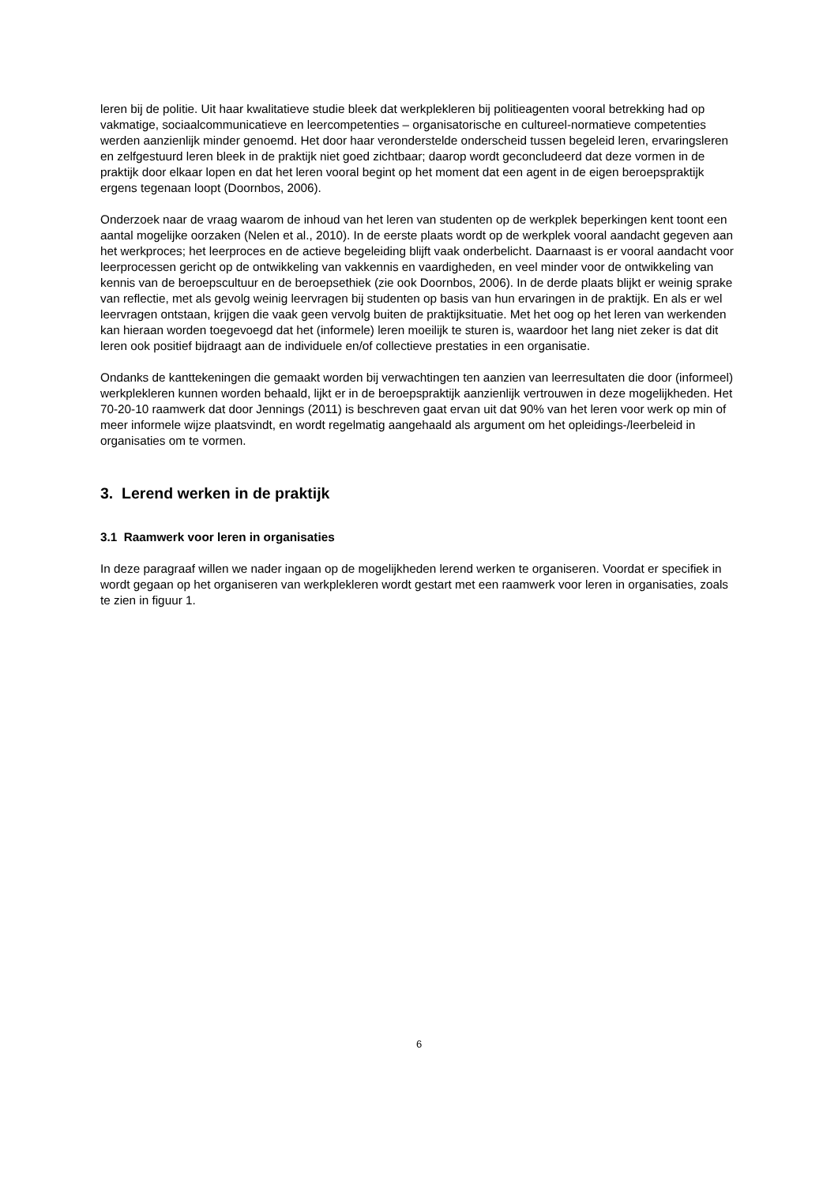leren bij de politie. Uit haar kwalitatieve studie bleek dat werkplekleren bij politieagenten vooral betrekking had op vakmatige, sociaalcommunicatieve en leercompetenties – organisatorische en cultureel-normatieve competenties werden aanzienlijk minder genoemd. Het door haar veronderstelde onderscheid tussen begeleid leren, ervaringsleren en zelfgestuurd leren bleek in de praktijk niet goed zichtbaar; daarop wordt geconcludeerd dat deze vormen in de praktijk door elkaar lopen en dat het leren vooral begint op het moment dat een agent in de eigen beroepspraktijk ergens tegenaan loopt (Doornbos, 2006).
Onderzoek naar de vraag waarom de inhoud van het leren van studenten op de werkplek beperkingen kent toont een aantal mogelijke oorzaken (Nelen et al., 2010). In de eerste plaats wordt op de werkplek vooral aandacht gegeven aan het werkproces; het leerproces en de actieve begeleiding blijft vaak onderbelicht. Daarnaast is er vooral aandacht voor leerprocessen gericht op de ontwikkeling van vakkennis en vaardigheden, en veel minder voor de ontwikkeling van kennis van de beroepscultuur en de beroepsethiek (zie ook Doornbos, 2006). In de derde plaats blijkt er weinig sprake van reflectie, met als gevolg weinig leervragen bij studenten op basis van hun ervaringen in de praktijk. En als er wel leervragen ontstaan, krijgen die vaak geen vervolg buiten de praktijksituatie. Met het oog op het leren van werkenden kan hieraan worden toegevoegd dat het (informele) leren moeilijk te sturen is, waardoor het lang niet zeker is dat dit leren ook positief bijdraagt aan de individuele en/of collectieve prestaties in een organisatie.
Ondanks de kanttekeningen die gemaakt worden bij verwachtingen ten aanzien van leerresultaten die door (informeel) werkplekleren kunnen worden behaald, lijkt er in de beroepspraktijk aanzienlijk vertrouwen in deze mogelijkheden. Het 70-20-10 raamwerk dat door Jennings (2011) is beschreven gaat ervan uit dat 90% van het leren voor werk op min of meer informele wijze plaatsvindt, en wordt regelmatig aangehaald als argument om het opleidings-/leerbeleid in organisaties om te vormen.
3. Lerend werken in de praktijk
3.1 Raamwerk voor leren in organisaties
In deze paragraaf willen we nader ingaan op de mogelijkheden lerend werken te organiseren. Voordat er specifiek in wordt gegaan op het organiseren van werkplekleren wordt gestart met een raamwerk voor leren in organisaties, zoals te zien in figuur 1.
6